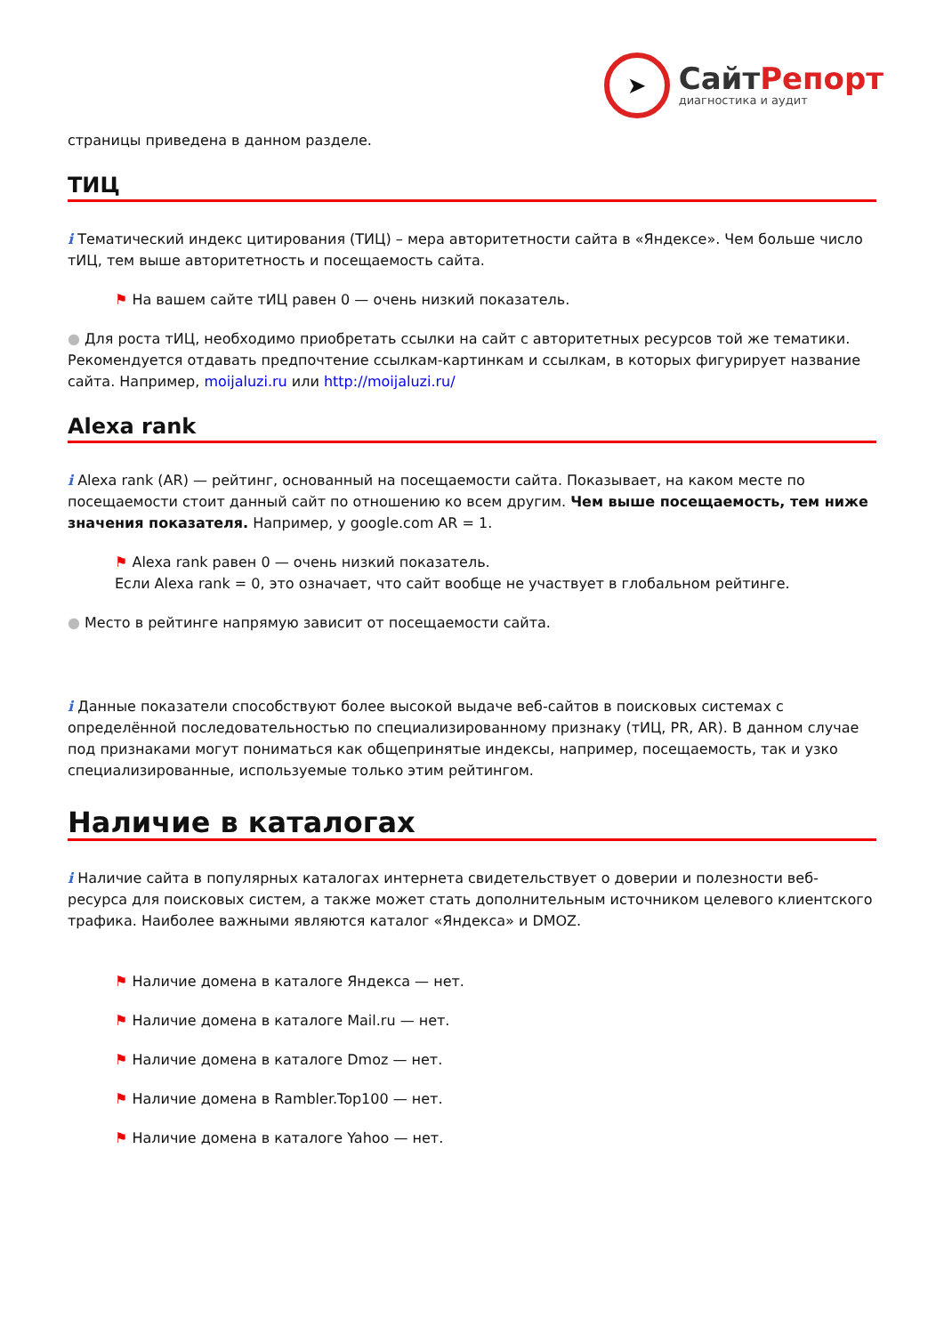➤
СайтРепорт
диагностика и аудит
страницы приведена в данном разделе.
ТИЦ
i Тематический индекс цитирования (ТИЦ) – мера авторитетности сайта в «Яндексе». Чем больше число тИЦ, тем выше авторитетность и посещаемость сайта.
⚑ На вашем сайте тИЦ равен 0 — очень низкий показатель.
● Для роста тИЦ, необходимо приобретать ссылки на сайт с авторитетных ресурсов той же тематики. Рекомендуется отдавать предпочтение ссылкам-картинкам и ссылкам, в которых фигурирует название сайта. Например, moijaluzi.ru или http://moijaluzi.ru/
Alexa rank
i Alexa rank (AR) — рейтинг, основанный на посещаемости сайта. Показывает, на каком месте по посещаемости стоит данный сайт по отношению ко всем другим. Чем выше посещаемость, тем ниже значения показателя. Например, у google.com AR = 1.
⚑ Alexa rank равен 0 — очень низкий показатель.
Если Alexa rank = 0, это означает, что сайт вообще не участвует в глобальном рейтинге.
● Место в рейтинге напрямую зависит от посещаемости сайта.
i Данные показатели способствуют более высокой выдаче веб-сайтов в поисковых системах с определённой последовательностью по специализированному признаку (тИЦ, PR, AR). В данном случае под признаками могут пониматься как общепринятые индексы, например, посещаемость, так и узко специализированные, используемые только этим рейтингом.
Наличие в каталогах
i Наличие сайта в популярных каталогах интернета свидетельствует о доверии и полезности веб-ресурса для поисковых систем, а также может стать дополнительным источником целевого клиентского трафика. Наиболее важными являются каталог «Яндекса» и DMOZ.
⚑ Наличие домена в каталоге Яндекса — нет.
⚑ Наличие домена в каталоге Mail.ru — нет.
⚑ Наличие домена в каталоге Dmoz — нет.
⚑ Наличие домена в Rambler.Top100 — нет.
⚑ Наличие домена в каталоге Yahoo — нет.